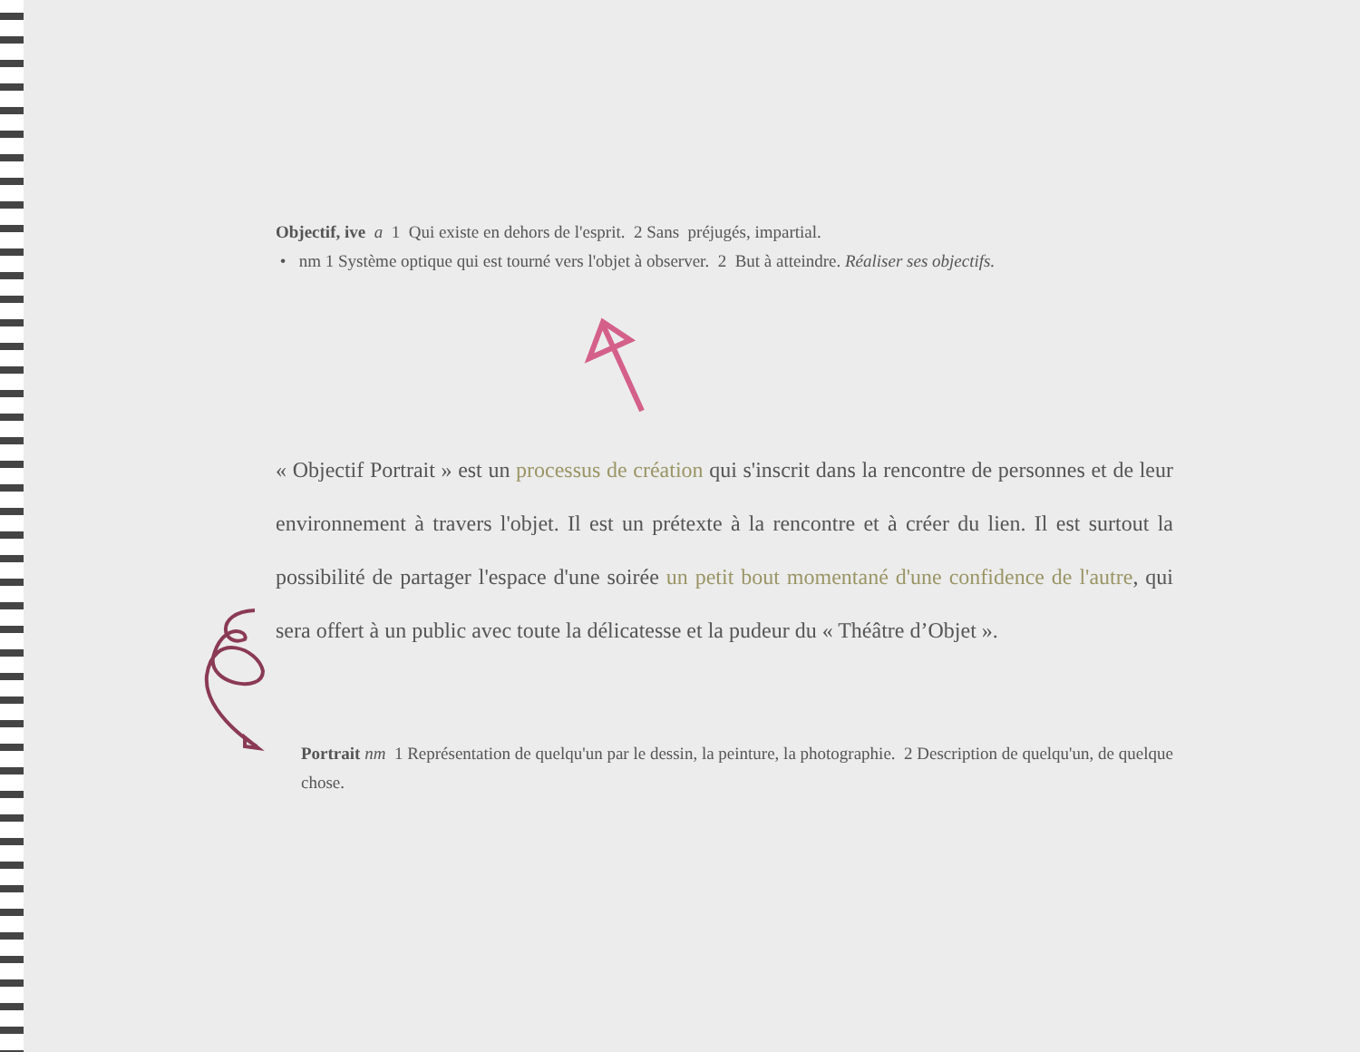Objectif, ive a 1 Qui existe en dehors de l'esprit. 2 Sans préjugés, impartial.
• nm 1 Système optique qui est tourné vers l'objet à observer. 2 But à atteindre. Réaliser ses objectifs.
« Objectif Portrait » est un processus de création qui s'inscrit dans la rencontre de personnes et de leur environnement à travers l'objet. Il est un prétexte à la rencontre et à créer du lien. Il est surtout la possibilité de partager l'espace d'une soirée un petit bout momentané d'une confidence de l'autre, qui sera offert à un public avec toute la délicatesse et la pudeur du « Théâtre d’Objet ».
Portrait nm 1 Représentation de quelqu'un par le dessin, la peinture, la photographie. 2 Description de quelqu'un, de quelque chose.